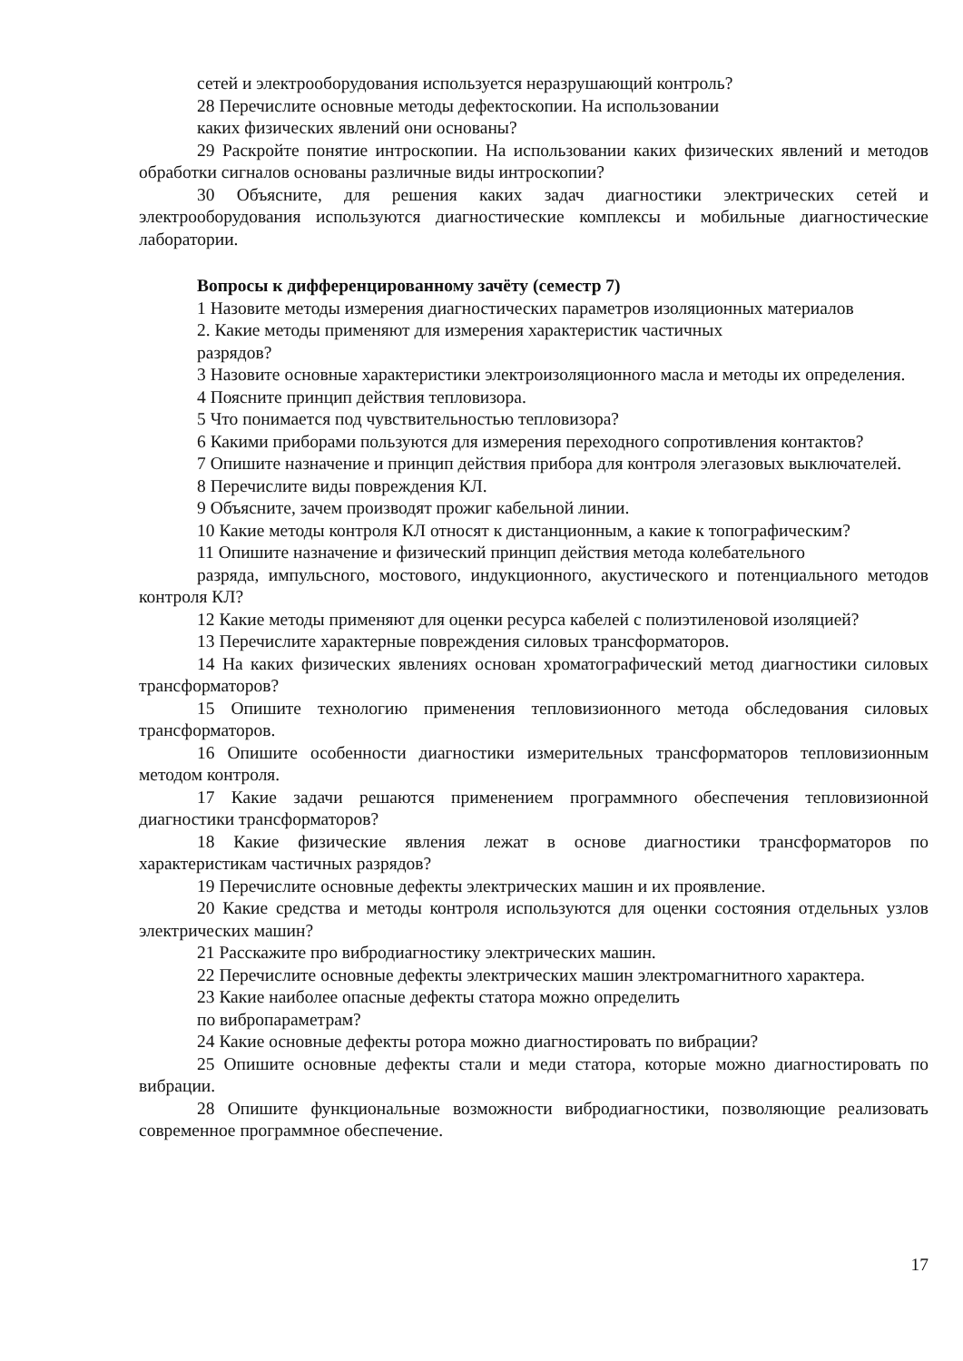сетей и электрооборудования используется неразрушающий контроль?
28 Перечислите основные методы дефектоскопии. На использовании
каких физических явлений они основаны?
29 Раскройте понятие интроскопии. На использовании каких физических явлений и методов обработки сигналов основаны различные виды интроскопии?
30 Объясните, для решения каких задач диагностики электрических сетей и электрооборудования используются диагностические комплексы и мобильные диагностические лаборатории.
Вопросы к дифференцированному зачёту (семестр 7)
1 Назовите методы измерения диагностических параметров изоляционных материалов
2. Какие методы применяют для измерения характеристик частичных
разрядов?
3 Назовите основные характеристики электроизоляционного масла и методы их определения.
4 Поясните принцип действия тепловизора.
5 Что понимается под чувствительностью тепловизора?
6 Какими приборами пользуются для измерения переходного сопротивления контактов?
7 Опишите назначение и принцип действия прибора для контроля элегазовых выключателей.
8 Перечислите виды повреждения КЛ.
9 Объясните, зачем производят прожиг кабельной линии.
10 Какие методы контроля КЛ относят к дистанционным, а какие к топографическим?
11 Опишите назначение и физический принцип действия метода колебательного
разряда, импульсного, мостового, индукционного, акустического и потенциального методов контроля КЛ?
12 Какие методы применяют для оценки ресурса кабелей с полиэтиленовой изоляцией?
13 Перечислите характерные повреждения силовых трансформаторов.
14 На каких физических явлениях основан хроматографический метод диагностики силовых трансформаторов?
15 Опишите технологию применения тепловизионного метода обследования силовых трансформаторов.
16 Опишите особенности диагностики измерительных трансформаторов тепловизионным методом контроля.
17 Какие задачи решаются применением программного обеспечения тепловизионной диагностики трансформаторов?
18 Какие физические явления лежат в основе диагностики трансформаторов по характеристикам частичных разрядов?
19 Перечислите основные дефекты электрических машин и их проявление.
20 Какие средства и методы контроля используются для оценки состояния отдельных узлов электрических машин?
21 Расскажите про вибродиагностику электрических машин.
22 Перечислите основные дефекты электрических машин электромагнитного характера.
23 Какие наиболее опасные дефекты статора можно определить
по вибропараметрам?
24 Какие основные дефекты ротора можно диагностировать по вибрации?
25 Опишите основные дефекты стали и меди статора, которые можно диагностировать по вибрации.
28 Опишите функциональные возможности вибродиагностики, позволяющие реализовать современное программное обеспечение.
17